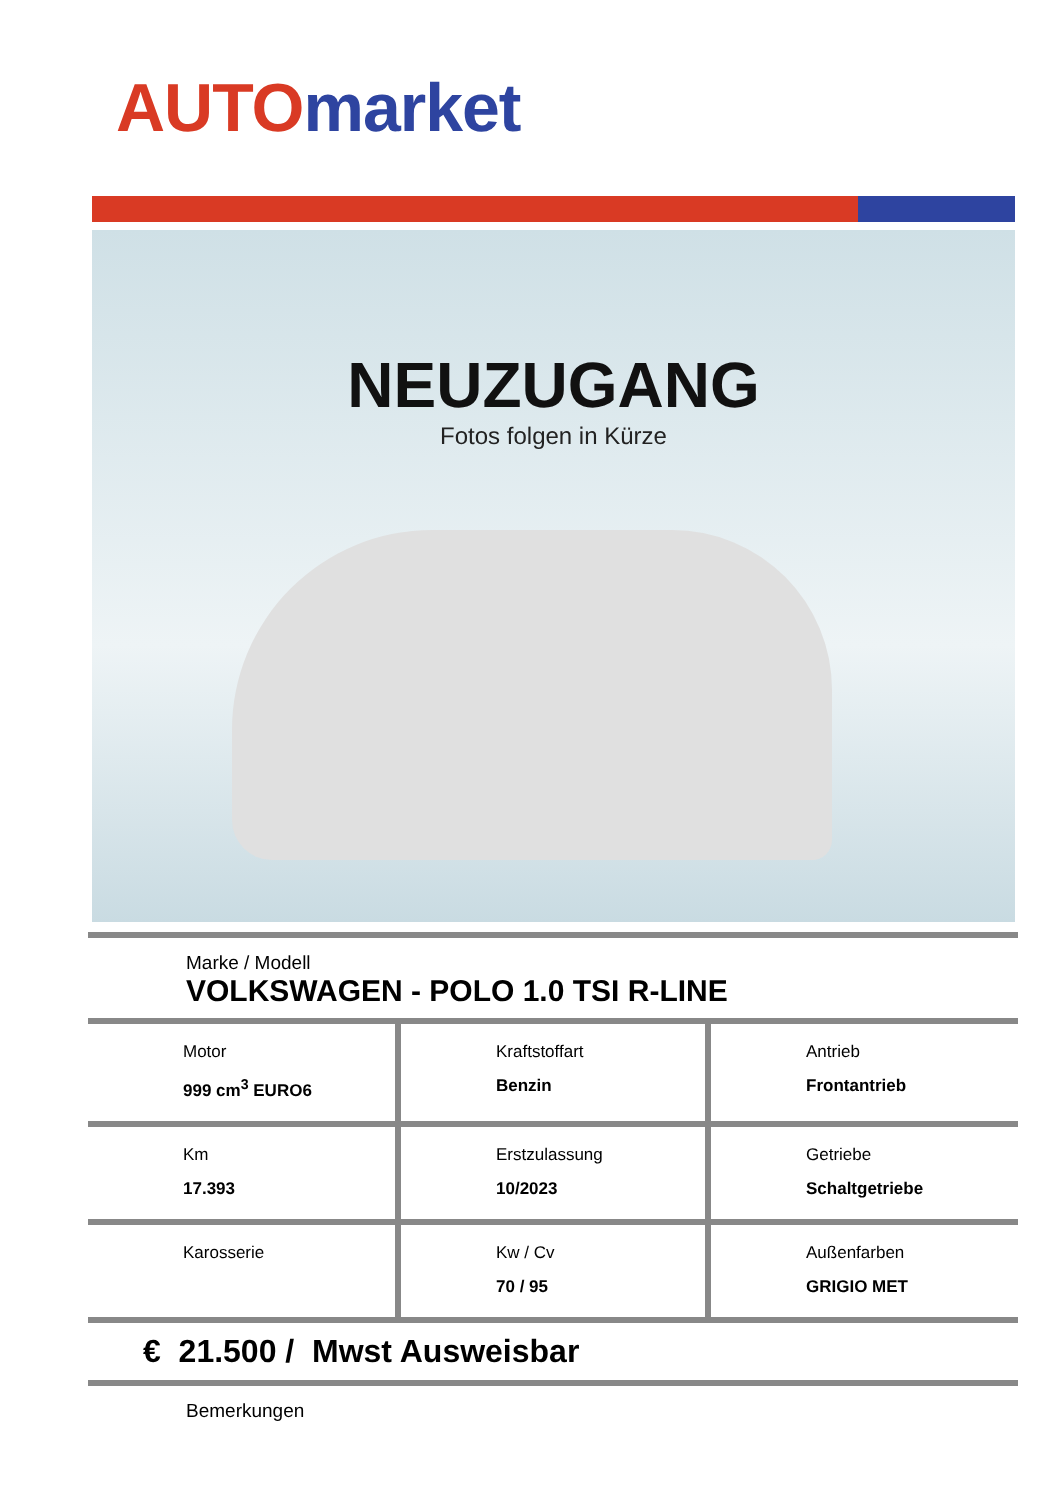AUTO market
NEUZUGANG
Fotos folgen in Kürze
Marke / Modell
VOLKSWAGEN - POLO 1.0 TSI R-LINE
| Motor 999 cm<sup>3</sup> EURO6 | Kraftstoffart Benzin | Antrieb Frontantrieb |
| Km 17.393 | Erstzulassung 10/2023 | Getriebe Schaltgetriebe |
| Karosserie | Kw / Cv 70 / 95 | Außenfarben GRIGIO MET |
€ 21.500 / Mwst Ausweisbar
Bemerkungen